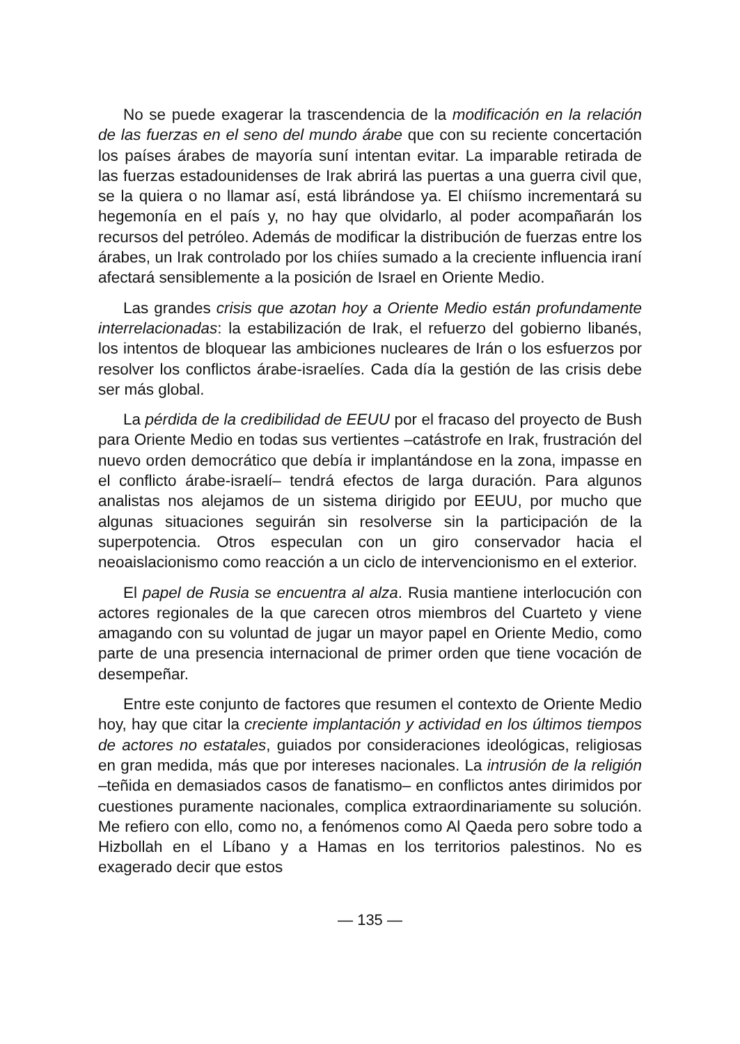No se puede exagerar la trascendencia de la modificación en la relación de las fuerzas en el seno del mundo árabe que con su reciente concertación los países árabes de mayoría suní intentan evitar. La imparable retirada de las fuerzas estadounidenses de Irak abrirá las puertas a una guerra civil que, se la quiera o no llamar así, está librándose ya. El chiísmo incrementará su hegemonía en el país y, no hay que olvidarlo, al poder acompañarán los recursos del petróleo. Además de modificar la distribución de fuerzas entre los árabes, un Irak controlado por los chiíes sumado a la creciente influencia iraní afectará sensiblemente a la posición de Israel en Oriente Medio.
Las grandes crisis que azotan hoy a Oriente Medio están profundamente interrelacionadas: la estabilización de Irak, el refuerzo del gobierno libanés, los intentos de bloquear las ambiciones nucleares de Irán o los esfuerzos por resolver los conflictos árabe-israelíes. Cada día la gestión de las crisis debe ser más global.
La pérdida de la credibilidad de EEUU por el fracaso del proyecto de Bush para Oriente Medio en todas sus vertientes –catástrofe en Irak, frustración del nuevo orden democrático que debía ir implantándose en la zona, impasse en el conflicto árabe-israelí– tendrá efectos de larga duración. Para algunos analistas nos alejamos de un sistema dirigido por EEUU, por mucho que algunas situaciones seguirán sin resolverse sin la participación de la superpotencia. Otros especulan con un giro conservador hacia el neoaislacionismo como reacción a un ciclo de intervencionismo en el exterior.
El papel de Rusia se encuentra al alza. Rusia mantiene interlocución con actores regionales de la que carecen otros miembros del Cuarteto y viene amagando con su voluntad de jugar un mayor papel en Oriente Medio, como parte de una presencia internacional de primer orden que tiene vocación de desempeñar.
Entre este conjunto de factores que resumen el contexto de Oriente Medio hoy, hay que citar la creciente implantación y actividad en los últimos tiempos de actores no estatales, guiados por consideraciones ideológicas, religiosas en gran medida, más que por intereses nacionales. La intrusión de la religión –teñida en demasiados casos de fanatismo– en conflictos antes dirimidos por cuestiones puramente nacionales, complica extraordinariamente su solución. Me refiero con ello, como no, a fenómenos como Al Qaeda pero sobre todo a Hizbollah en el Líbano y a Hamas en los territorios palestinos. No es exagerado decir que estos
— 135 —